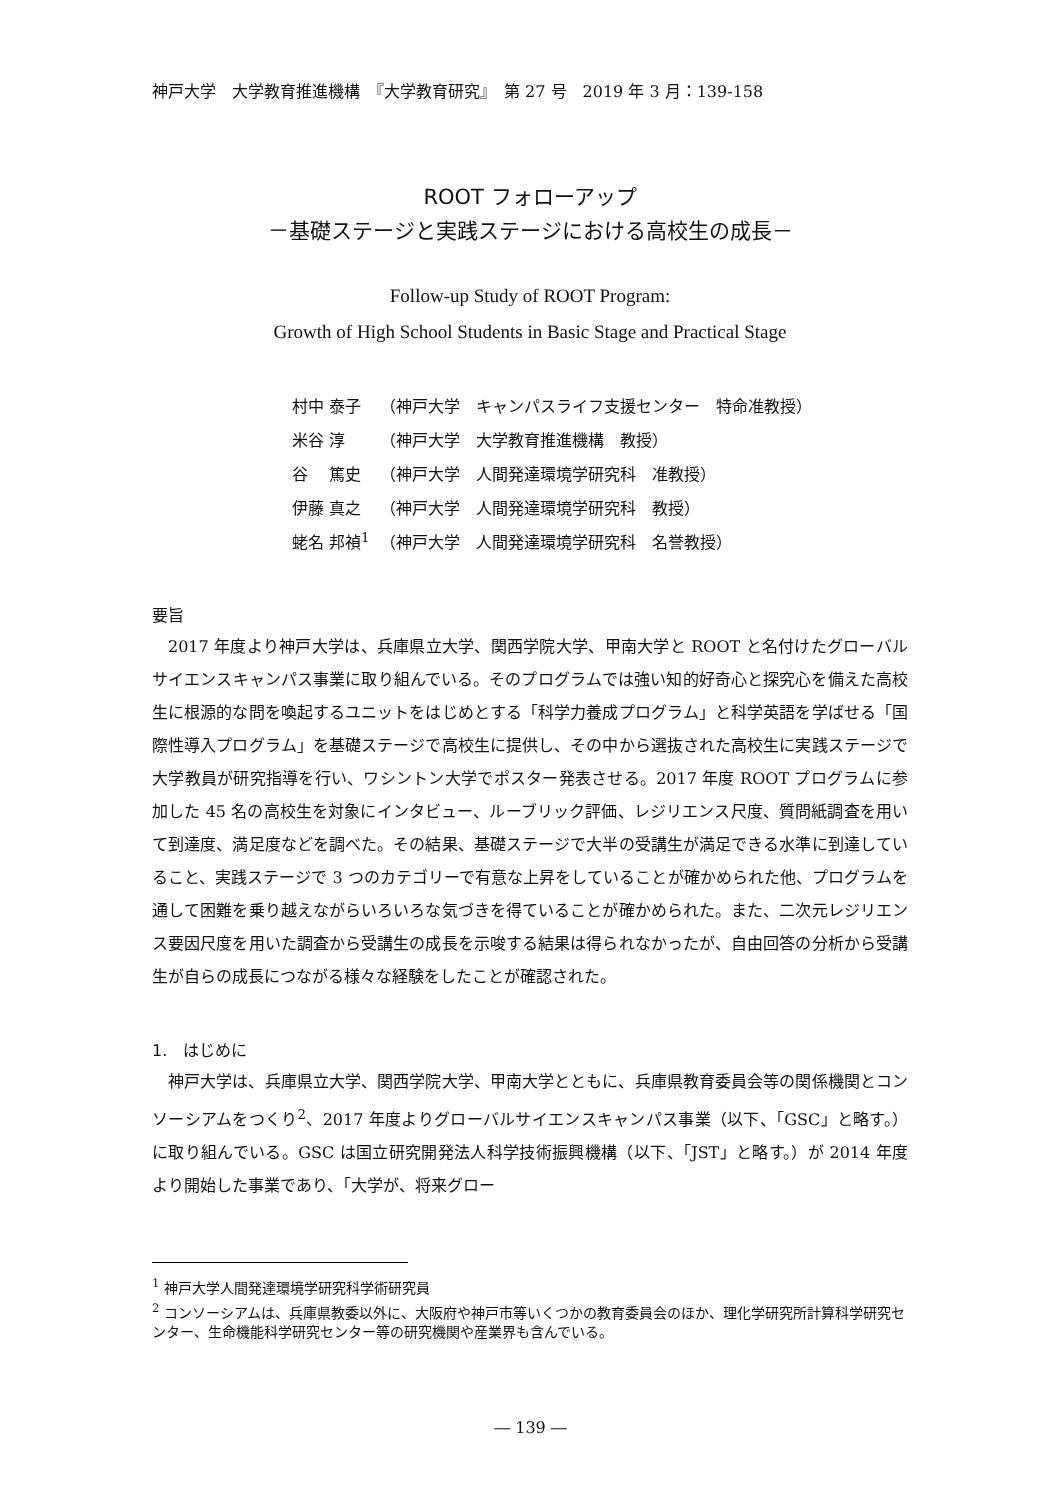神戸大学　大学教育推進機構　『大学教育研究』　第 27 号　2019 年 3 月：139-158
ROOT フォローアップ
－基礎ステージと実践ステージにおける高校生の成長－
Follow-up Study of ROOT Program:
Growth of High School Students in Basic Stage and Practical Stage
| 村中 泰子 | （神戸大学 キャンパスライフ支援センター 特命准教授） |
| 米谷 淳 | （神戸大学 大学教育推進機構 教授） |
| 谷 篤史 | （神戸大学 人間発達環境学研究科 准教授） |
| 伊藤 真之 | （神戸大学 人間発達環境学研究科 教授） |
| 蛯名 邦禎<sup>1</sup> | （神戸大学 人間発達環境学研究科 名誉教授） |
要旨
2017 年度より神戸大学は、兵庫県立大学、関西学院大学、甲南大学と ROOT と名付けたグローバルサイエンスキャンパス事業に取り組んでいる。そのプログラムでは強い知的好奇心と探究心を備えた高校生に根源的な問を喚起するユニットをはじめとする「科学力養成プログラム」と科学英語を学ばせる「国際性導入プログラム」を基礎ステージで高校生に提供し、その中から選抜された高校生に実践ステージで大学教員が研究指導を行い、ワシントン大学でポスター発表させる。2017 年度 ROOT プログラムに参加した 45 名の高校生を対象にインタビュー、ルーブリック評価、レジリエンス尺度、質問紙調査を用いて到達度、満足度などを調べた。その結果、基礎ステージで大半の受講生が満足できる水準に到達していること、実践ステージで 3 つのカテゴリーで有意な上昇をしていることが確かめられた他、プログラムを通して困難を乗り越えながらいろいろな気づきを得ていることが確かめられた。また、二次元レジリエンス要因尺度を用いた調査から受講生の成長を示唆する結果は得られなかったが、自由回答の分析から受講生が自らの成長につながる様々な経験をしたことが確認された。
1.　はじめに
神戸大学は、兵庫県立大学、関西学院大学、甲南大学とともに、兵庫県教育委員会等の関係機関とコンソーシアムをつくり<sup>2</sup>、2017 年度よりグローバルサイエンスキャンパス事業（以下、「GSC」と略す。）に取り組んでいる。GSC は国立研究開発法人科学技術振興機構（以下、「JST」と略す。）が 2014 年度より開始した事業であり、「大学が、将来グロー
<sup>1</sup> 神戸大学人間発達環境学研究科学術研究員
<sup>2</sup> コンソーシアムは、兵庫県教委以外に、大阪府や神戸市等いくつかの教育委員会のほか、理化学研究所計算科学研究センター、生命機能科学研究センター等の研究機関や産業界も含んでいる。
― 139 ―